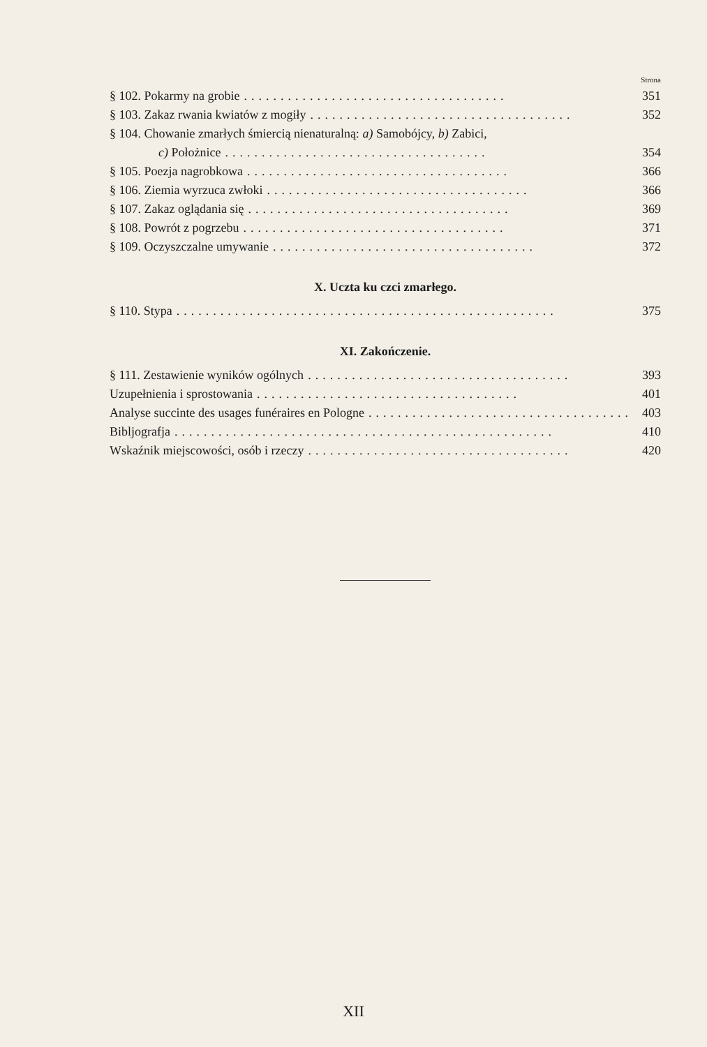Strona
§ 102. Pokarmy na grobie.................................... 351
§ 103. Zakaz rwania kwiatów z mogiły.................................... 352
§ 104. Chowanie zmarłych śmiercią nienaturalną: a) Samobójcy, b) Zabici,
c) Położnice.................................... 354
§ 105. Poezja nagrobkowa.................................... 366
§ 106. Ziemia wyrzuca zwłoki.................................... 366
§ 107. Zakaz oglądania się.................................... 369
§ 108. Powrót z pogrzebu.................................... 371
§ 109. Oczyszczalne umywanie.................................... 372
X. Uczta ku czci zmarłego.
§ 110. Stypa.................................................... 375
XI. Zakończenie.
§ 111. Zestawienie wyników ogólnych.................................... 393
Uzupełnienia i sprostowania.................................... 401
Analyse succinte des usages funéraires en Pologne.................................... 403
Bibljografja.................................................... 410
Wskaźnik miejscowości, osób i rzeczy.................................... 420
XII